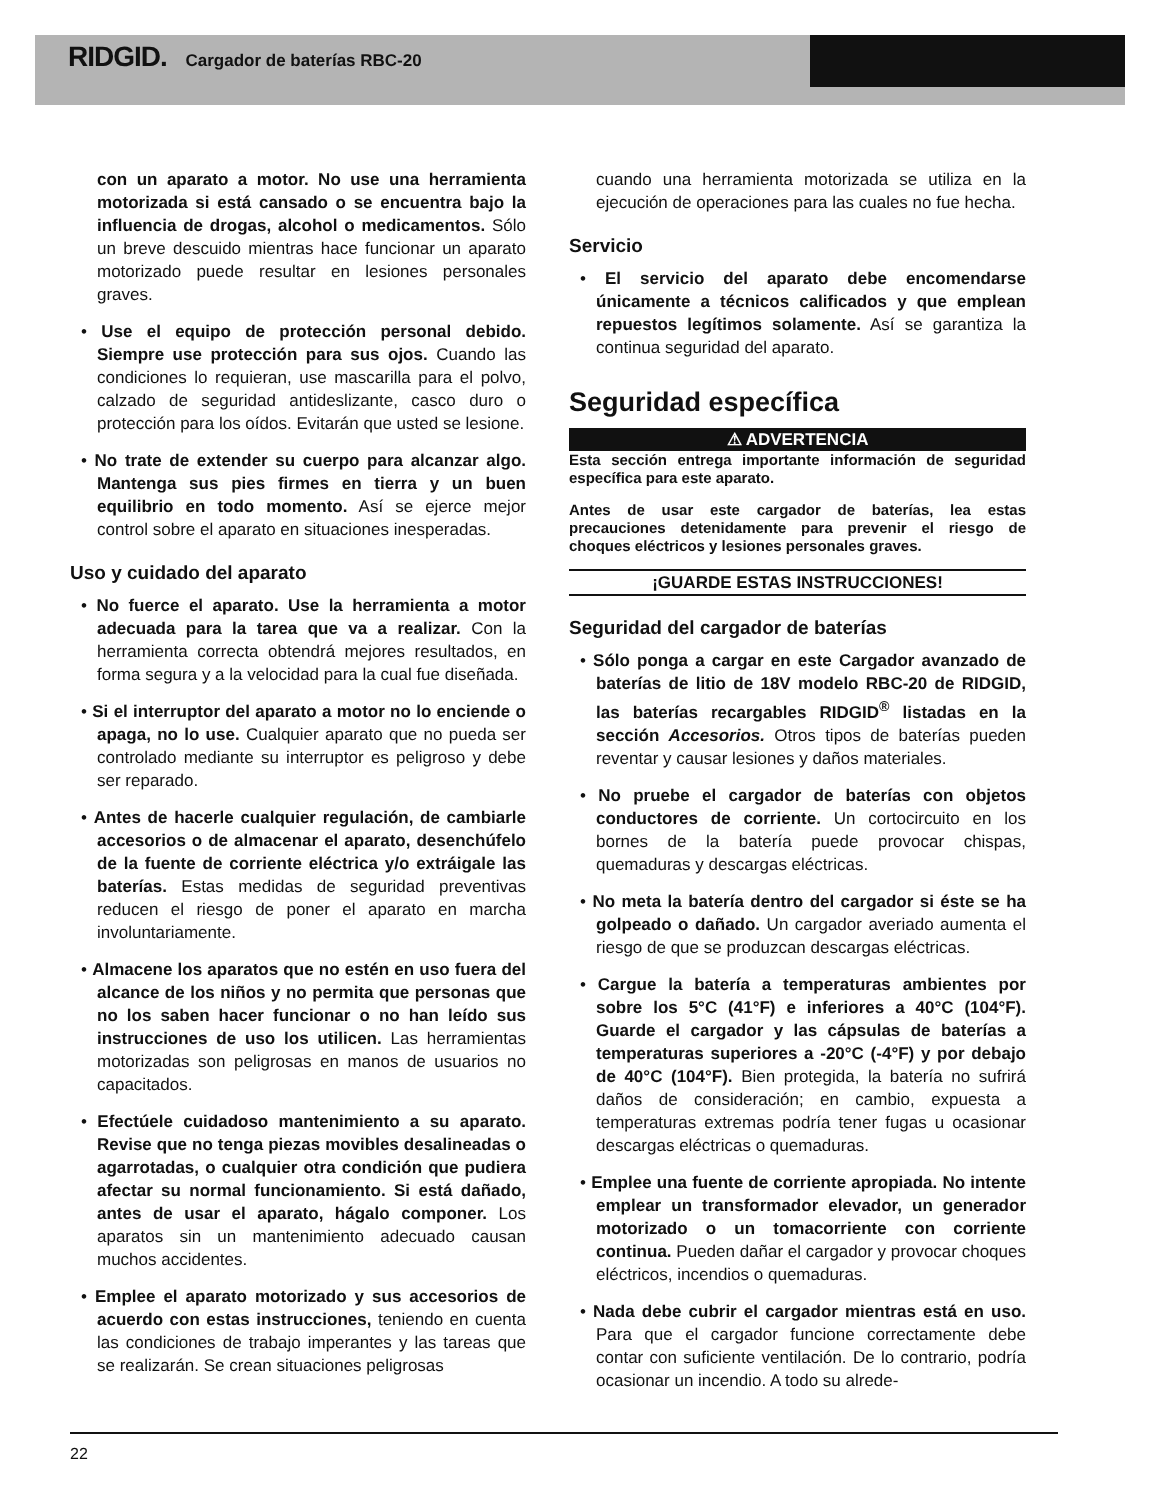RIDGID. Cargador de baterías RBC-20
con un aparato a motor. No use una herramienta motorizada si está cansado o se encuentra bajo la influencia de drogas, alcohol o medicamentos. Sólo un breve descuido mientras hace funcionar un aparato motorizado puede resultar en lesiones personales graves.
• Use el equipo de protección personal debido. Siempre use protección para sus ojos. Cuando las condiciones lo requieran, use mascarilla para el polvo, calzado de seguridad antideslizante, casco duro o protección para los oídos. Evitarán que usted se lesione.
• No trate de extender su cuerpo para alcanzar algo. Mantenga sus pies firmes en tierra y un buen equilibrio en todo momento. Así se ejerce mejor control sobre el aparato en situaciones inesperadas.
Uso y cuidado del aparato
• No fuerce el aparato. Use la herramienta a motor adecuada para la tarea que va a realizar. Con la herramienta correcta obtendrá mejores resultados, en forma segura y a la velocidad para la cual fue diseñada.
• Si el interruptor del aparato a motor no lo enciende o apaga, no lo use. Cualquier aparato que no pueda ser controlado mediante su interruptor es peligroso y debe ser reparado.
• Antes de hacerle cualquier regulación, de cambiarle accesorios o de almacenar el aparato, desenchúfelo de la fuente de corriente eléctrica y/o extráigale las baterías. Estas medidas de seguridad preventivas reducen el riesgo de poner el aparato en marcha involuntariamente.
• Almacene los aparatos que no estén en uso fuera del alcance de los niños y no permita que personas que no los saben hacer funcionar o no han leído sus instrucciones de uso los utilicen. Las herramientas motorizadas son peligrosas en manos de usuarios no capacitados.
• Efectúele cuidadoso mantenimiento a su aparato. Revise que no tenga piezas movibles desalineadas o agarrotadas, o cualquier otra condición que pudiera afectar su normal funcionamiento. Si está dañado, antes de usar el aparato, hágalo componer. Los aparatos sin un mantenimiento adecuado causan muchos accidentes.
• Emplee el aparato motorizado y sus accesorios de acuerdo con estas instrucciones, teniendo en cuenta las condiciones de trabajo imperantes y las tareas que se realizarán. Se crean situaciones peligrosas
cuando una herramienta motorizada se utiliza en la ejecución de operaciones para las cuales no fue hecha.
Servicio
• El servicio del aparato debe encomendarse únicamente a técnicos calificados y que emplean repuestos legítimos solamente. Así se garantiza la continua seguridad del aparato.
Seguridad específica
⚠ ADVERTENCIA
Esta sección entrega importante información de seguridad específica para este aparato.
Antes de usar este cargador de baterías, lea estas precauciones detenidamente para prevenir el riesgo de choques eléctricos y lesiones personales graves.
¡GUARDE ESTAS INSTRUCCIONES!
Seguridad del cargador de baterías
• Sólo ponga a cargar en este Cargador avanzado de baterías de litio de 18V modelo RBC-20 de RIDGID, las baterías recargables RIDGID<sup>®</sup> listadas en la sección Accesorios. Otros tipos de baterías pueden reventar y causar lesiones y daños materiales.
• No pruebe el cargador de baterías con objetos conductores de corriente. Un cortocircuito en los bornes de la batería puede provocar chispas, quemaduras y descargas eléctricas.
• No meta la batería dentro del cargador si éste se ha golpeado o dañado. Un cargador averiado aumenta el riesgo de que se produzcan descargas eléctricas.
• Cargue la batería a temperaturas ambientes por sobre los 5°C (41°F) e inferiores a 40°C (104°F). Guarde el cargador y las cápsulas de baterías a temperaturas superiores a -20°C (-4°F) y por debajo de 40°C (104°F). Bien protegida, la batería no sufrirá daños de consideración; en cambio, expuesta a temperaturas extremas podría tener fugas u ocasionar descargas eléctricas o quemaduras.
• Emplee una fuente de corriente apropiada. No intente emplear un transformador elevador, un generador motorizado o un tomacorriente con corriente continua. Pueden dañar el cargador y provocar choques eléctricos, incendios o quemaduras.
• Nada debe cubrir el cargador mientras está en uso. Para que el cargador funcione correctamente debe contar con suficiente ventilación. De lo contrario, podría ocasionar un incendio. A todo su alrede-
22